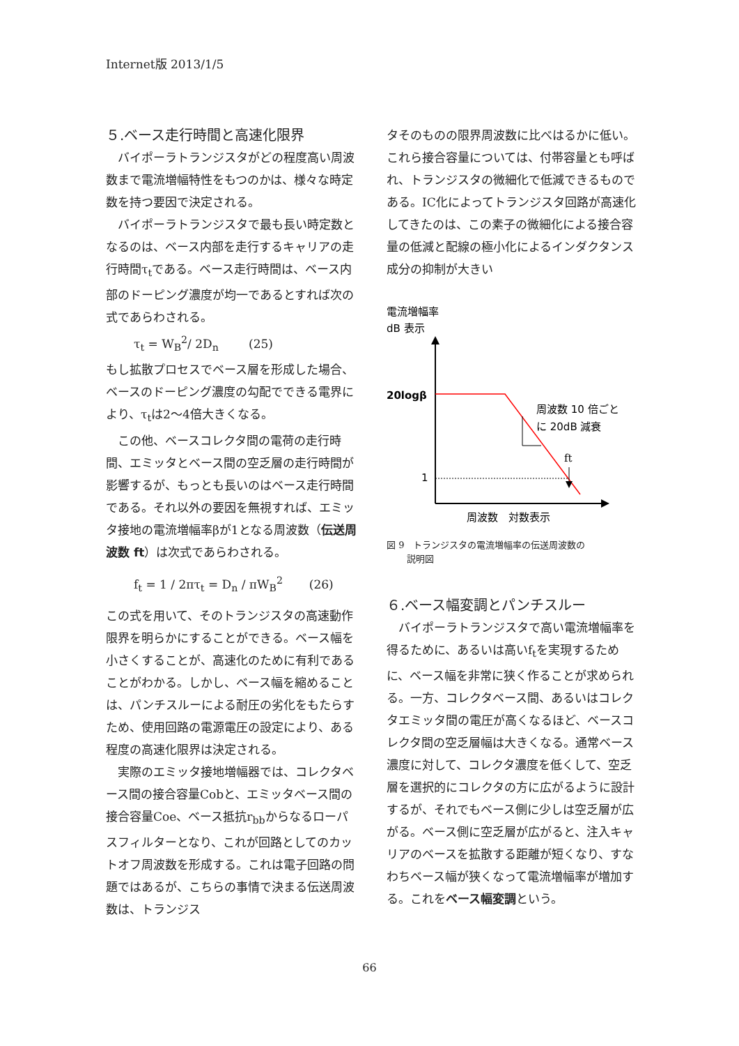Internet版 2013/1/5
５.ベース走行時間と高速化限界
バイポーラトランジスタがどの程度高い周波数まで電流増幅特性をもつのかは、様々な時定数を持つ要因で決定される。
バイポーラトランジスタで最も長い時定数となるのは、ベース内部を走行するキャリアの走行時間τ<sub>t</sub>である。ベース走行時間は、ベース内部のドーピング濃度が均一であるとすれば次の式であらわされる。
τ<sub>t</sub> = W<sub>B</sub><sup>2</sup>/ 2D<sub>n</sub> (25)
もし拡散プロセスでベース層を形成した場合、ベースのドーピング濃度の勾配でできる電界により、τ<sub>t</sub>は2〜4倍大きくなる。
この他、ベースコレクタ間の電荷の走行時間、エミッタとベース間の空乏層の走行時間が影響するが、もっとも長いのはベース走行時間である。それ以外の要因を無視すれば、エミッタ接地の電流増幅率βが1となる周波数（伝送周波数 ft）は次式であらわされる。
f<sub>t</sub> = 1 / 2πτ<sub>t</sub> = D<sub>n</sub> / πW<sub>B</sub><sup>2</sup> (26)
この式を用いて、そのトランジスタの高速動作限界を明らかにすることができる。ベース幅を小さくすることが、高速化のために有利であることがわかる。しかし、ベース幅を縮めることは、パンチスルーによる耐圧の劣化をもたらすため、使用回路の電源電圧の設定により、ある程度の高速化限界は決定される。
実際のエミッタ接地増幅器では、コレクタベース間の接合容量Cobと、エミッタベース間の接合容量Coe、ベース抵抗r<sub>bb</sub>からなるローパスフィルターとなり、これが回路としてのカットオフ周波数を形成する。これは電子回路の問題ではあるが、こちらの事情で決まる伝送周波数は、トランジス
タそのものの限界周波数に比べはるかに低い。これら接合容量については、付帯容量とも呼ばれ、トランジスタの微細化で低減できるものである。IC化によってトランジスタ回路が高速化してきたのは、この素子の微細化による接合容量の低減と配線の極小化によるインダクタンス成分の抑制が大きい
電流増幅率
dB 表示
20logβ
周波数 10 倍ごと
に 20dB 減衰
ft
1
周波数　対数表示
図 9　トランジスタの電流増幅率の伝送周波数の
説明図
６.ベース幅変調とパンチスルー
バイポーラトランジスタで高い電流増幅率を得るために、あるいは高いf<sub>t</sub>を実現するために、ベース幅を非常に狭く作ることが求められる。一方、コレクタベース間、あるいはコレクタエミッタ間の電圧が高くなるほど、ベースコレクタ間の空乏層幅は大きくなる。通常ベース濃度に対して、コレクタ濃度を低くして、空乏層を選択的にコレクタの方に広がるように設計するが、それでもベース側に少しは空乏層が広がる。ベース側に空乏層が広がると、注入キャリアのベースを拡散する距離が短くなり、すなわちベース幅が狭くなって電流増幅率が増加する。これをベース幅変調という。
66